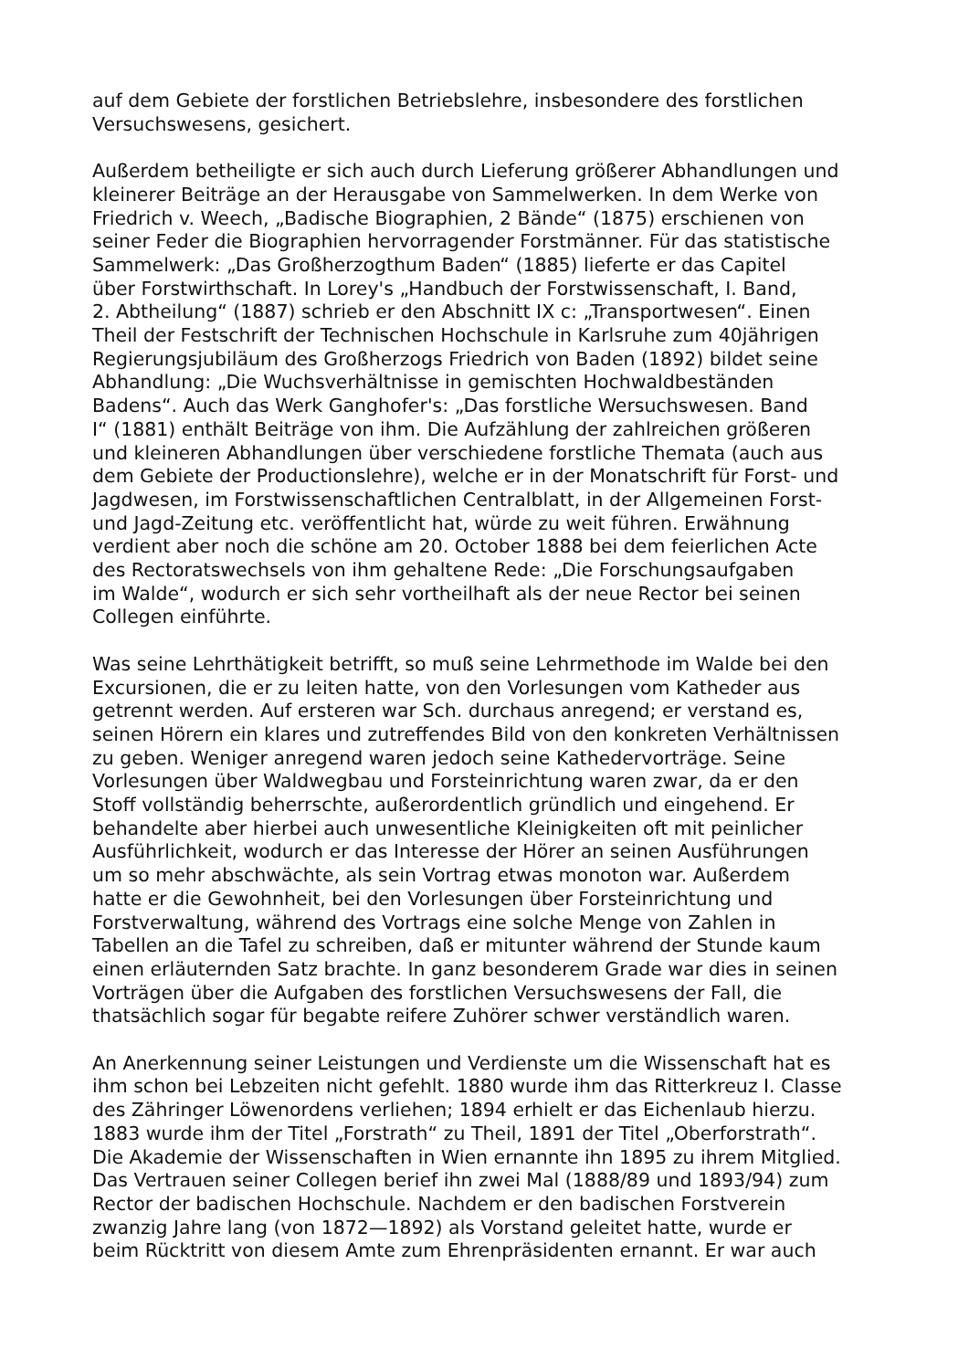auf dem Gebiete der forstlichen Betriebslehre, insbesondere des forstlichen
Versuchswesens, gesichert.
Außerdem betheiligte er sich auch durch Lieferung größerer Abhandlungen und
kleinerer Beiträge an der Herausgabe von Sammelwerken. In dem Werke von
Friedrich v. Weech, „Badische Biographien, 2 Bände“ (1875) erschienen von
seiner Feder die Biographien hervorragender Forstmänner. Für das statistische
Sammelwerk: „Das Großherzogthum Baden“ (1885) lieferte er das Capitel
über Forstwirthschaft. In Lorey's „Handbuch der Forstwissenschaft, I. Band,
2. Abtheilung“ (1887) schrieb er den Abschnitt IX c: „Transportwesen“. Einen
Theil der Festschrift der Technischen Hochschule in Karlsruhe zum 40jährigen
Regierungsjubiläum des Großherzogs Friedrich von Baden (1892) bildet seine
Abhandlung: „Die Wuchsverhältnisse in gemischten Hochwaldbeständen
Badens“. Auch das Werk Ganghofer's: „Das forstliche Wersuchswesen. Band
I“ (1881) enthält Beiträge von ihm. Die Aufzählung der zahlreichen größeren
und kleineren Abhandlungen über verschiedene forstliche Themata (auch aus
dem Gebiete der Productionslehre), welche er in der Monatschrift für Forst- und
Jagdwesen, im Forstwissenschaftlichen Centralblatt, in der Allgemeinen Forst-
und Jagd-Zeitung etc. veröffentlicht hat, würde zu weit führen. Erwähnung
verdient aber noch die schöne am 20. October 1888 bei dem feierlichen Acte
des Rectoratswechsels von ihm gehaltene Rede: „Die Forschungsaufgaben
im Walde“, wodurch er sich sehr vortheilhaft als der neue Rector bei seinen
Collegen einführte.
Was seine Lehrthätigkeit betrifft, so muß seine Lehrmethode im Walde bei den
Excursionen, die er zu leiten hatte, von den Vorlesungen vom Katheder aus
getrennt werden. Auf ersteren war Sch. durchaus anregend; er verstand es,
seinen Hörern ein klares und zutreffendes Bild von den konkreten Verhältnissen
zu geben. Weniger anregend waren jedoch seine Kathedervorträge. Seine
Vorlesungen über Waldwegbau und Forsteinrichtung waren zwar, da er den
Stoff vollständig beherrschte, außerordentlich gründlich und eingehend. Er
behandelte aber hierbei auch unwesentliche Kleinigkeiten oft mit peinlicher
Ausführlichkeit, wodurch er das Interesse der Hörer an seinen Ausführungen
um so mehr abschwächte, als sein Vortrag etwas monoton war. Außerdem
hatte er die Gewohnheit, bei den Vorlesungen über Forsteinrichtung und
Forstverwaltung, während des Vortrags eine solche Menge von Zahlen in
Tabellen an die Tafel zu schreiben, daß er mitunter während der Stunde kaum
einen erläuternden Satz brachte. In ganz besonderem Grade war dies in seinen
Vorträgen über die Aufgaben des forstlichen Versuchswesens der Fall, die
thatsächlich sogar für begabte reifere Zuhörer schwer verständlich waren.
An Anerkennung seiner Leistungen und Verdienste um die Wissenschaft hat es
ihm schon bei Lebzeiten nicht gefehlt. 1880 wurde ihm das Ritterkreuz I. Classe
des Zähringer Löwenordens verliehen; 1894 erhielt er das Eichenlaub hierzu.
1883 wurde ihm der Titel „Forstrath“ zu Theil, 1891 der Titel „Oberforstrath“.
Die Akademie der Wissenschaften in Wien ernannte ihn 1895 zu ihrem Mitglied.
Das Vertrauen seiner Collegen berief ihn zwei Mal (1888/89 und 1893/94) zum
Rector der badischen Hochschule. Nachdem er den badischen Forstverein
zwanzig Jahre lang (von 1872—1892) als Vorstand geleitet hatte, wurde er
beim Rücktritt von diesem Amte zum Ehrenpräsidenten ernannt. Er war auch